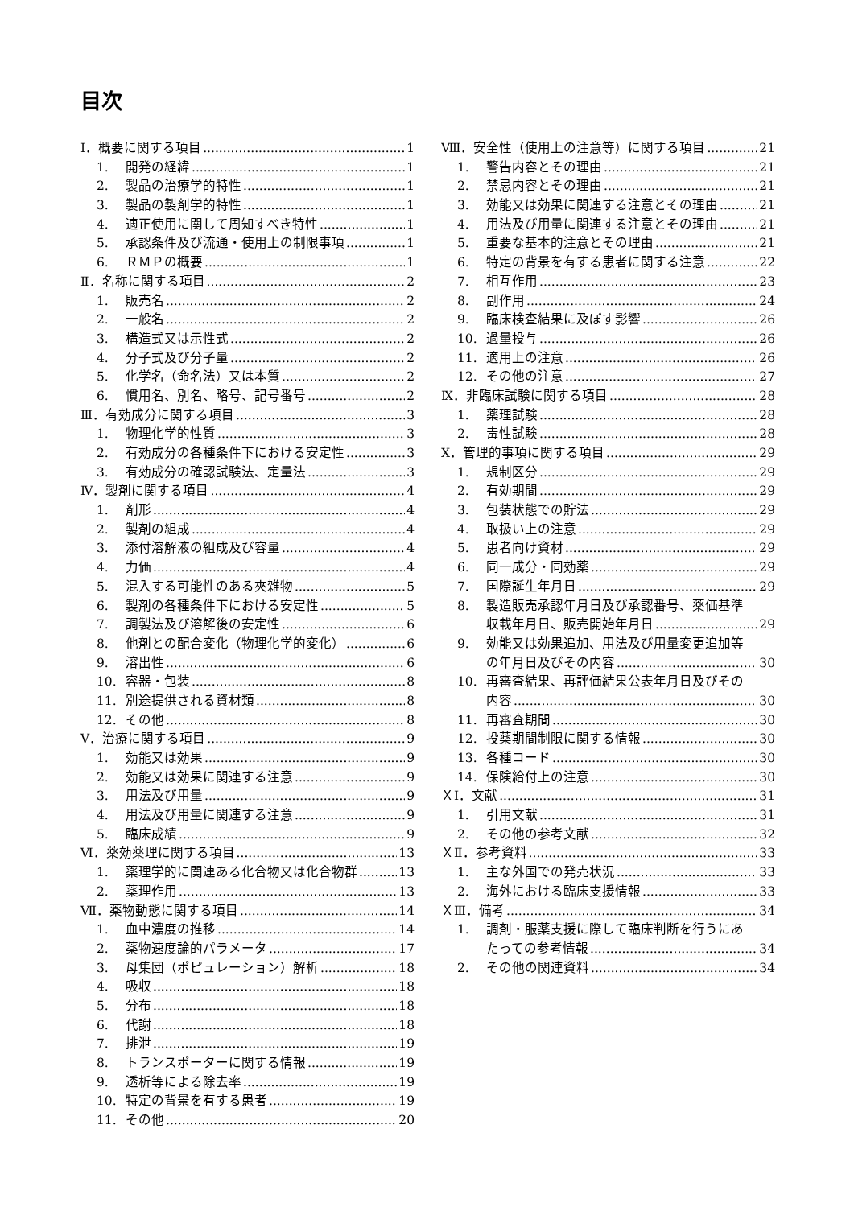目次
Ⅰ．概要に関する項目 1
1. 開発の経緯 1
2. 製品の治療学的特性 1
3. 製品の製剤学的特性 1
4. 適正使用に関して周知すべき特性 1
5. 承認条件及び流通・使用上の制限事項 1
6. ＲＭＰの概要 1
Ⅱ．名称に関する項目 2
1. 販売名 2
2. 一般名 2
3. 構造式又は示性式 2
4. 分子式及び分子量 2
5. 化学名（命名法）又は本質 2
6. 慣用名、別名、略号、記号番号 2
Ⅲ．有効成分に関する項目 3
1. 物理化学的性質 3
2. 有効成分の各種条件下における安定性 3
3. 有効成分の確認試験法、定量法 3
Ⅳ．製剤に関する項目 4
1. 剤形 4
2. 製剤の組成 4
3. 添付溶解液の組成及び容量 4
4. 力価 4
5. 混入する可能性のある夾雑物 5
6. 製剤の各種条件下における安定性 5
7. 調製法及び溶解後の安定性 6
8. 他剤との配合変化（物理化学的変化） 6
9. 溶出性 6
10. 容器・包装 8
11. 別途提供される資材類 8
12. その他 8
Ⅴ．治療に関する項目 9
1. 効能又は効果 9
2. 効能又は効果に関連する注意 9
3. 用法及び用量 9
4. 用法及び用量に関連する注意 9
5. 臨床成績 9
Ⅵ．薬効薬理に関する項目 13
1. 薬理学的に関連ある化合物又は化合物群 13
2. 薬理作用 13
Ⅶ．薬物動態に関する項目 14
1. 血中濃度の推移 14
2. 薬物速度論的パラメータ 17
3. 母集団（ポピュレーション）解析 18
4. 吸収 18
5. 分布 18
6. 代謝 18
7. 排泄 19
8. トランスポーターに関する情報 19
9. 透析等による除去率 19
10. 特定の背景を有する患者 19
11. その他 20
Ⅷ．安全性（使用上の注意等）に関する項目 21
1. 警告内容とその理由 21
2. 禁忌内容とその理由 21
3. 効能又は効果に関連する注意とその理由 21
4. 用法及び用量に関連する注意とその理由 21
5. 重要な基本的注意とその理由 21
6. 特定の背景を有する患者に関する注意 22
7. 相互作用 23
8. 副作用 24
9. 臨床検査結果に及ぼす影響 26
10. 過量投与 26
11. 適用上の注意 26
12. その他の注意 27
Ⅸ．非臨床試験に関する項目 28
1. 薬理試験 28
2. 毒性試験 28
Ⅹ．管理的事項に関する項目 29
1. 規制区分 29
2. 有効期間 29
3. 包装状態での貯法 29
4. 取扱い上の注意 29
5. 患者向け資材 29
6. 同一成分・同効薬 29
7. 国際誕生年月日 29
8. 製造販売承認年月日及び承認番号、薬価基準
収載年月日、販売開始年月日 29
9. 効能又は効果追加、用法及び用量変更追加等
の年月日及びその内容 30
10. 再審査結果、再評価結果公表年月日及びその
内容 30
11. 再審査期間 30
12. 投薬期間制限に関する情報 30
13. 各種コード 30
14. 保険給付上の注意 30
ＸⅠ．文献 31
1. 引用文献 31
2. その他の参考文献 32
ＸⅡ．参考資料 33
1. 主な外国での発売状況 33
2. 海外における臨床支援情報 33
ＸⅢ．備考 34
1. 調剤・服薬支援に際して臨床判断を行うにあ
たっての参考情報 34
2. その他の関連資料 34